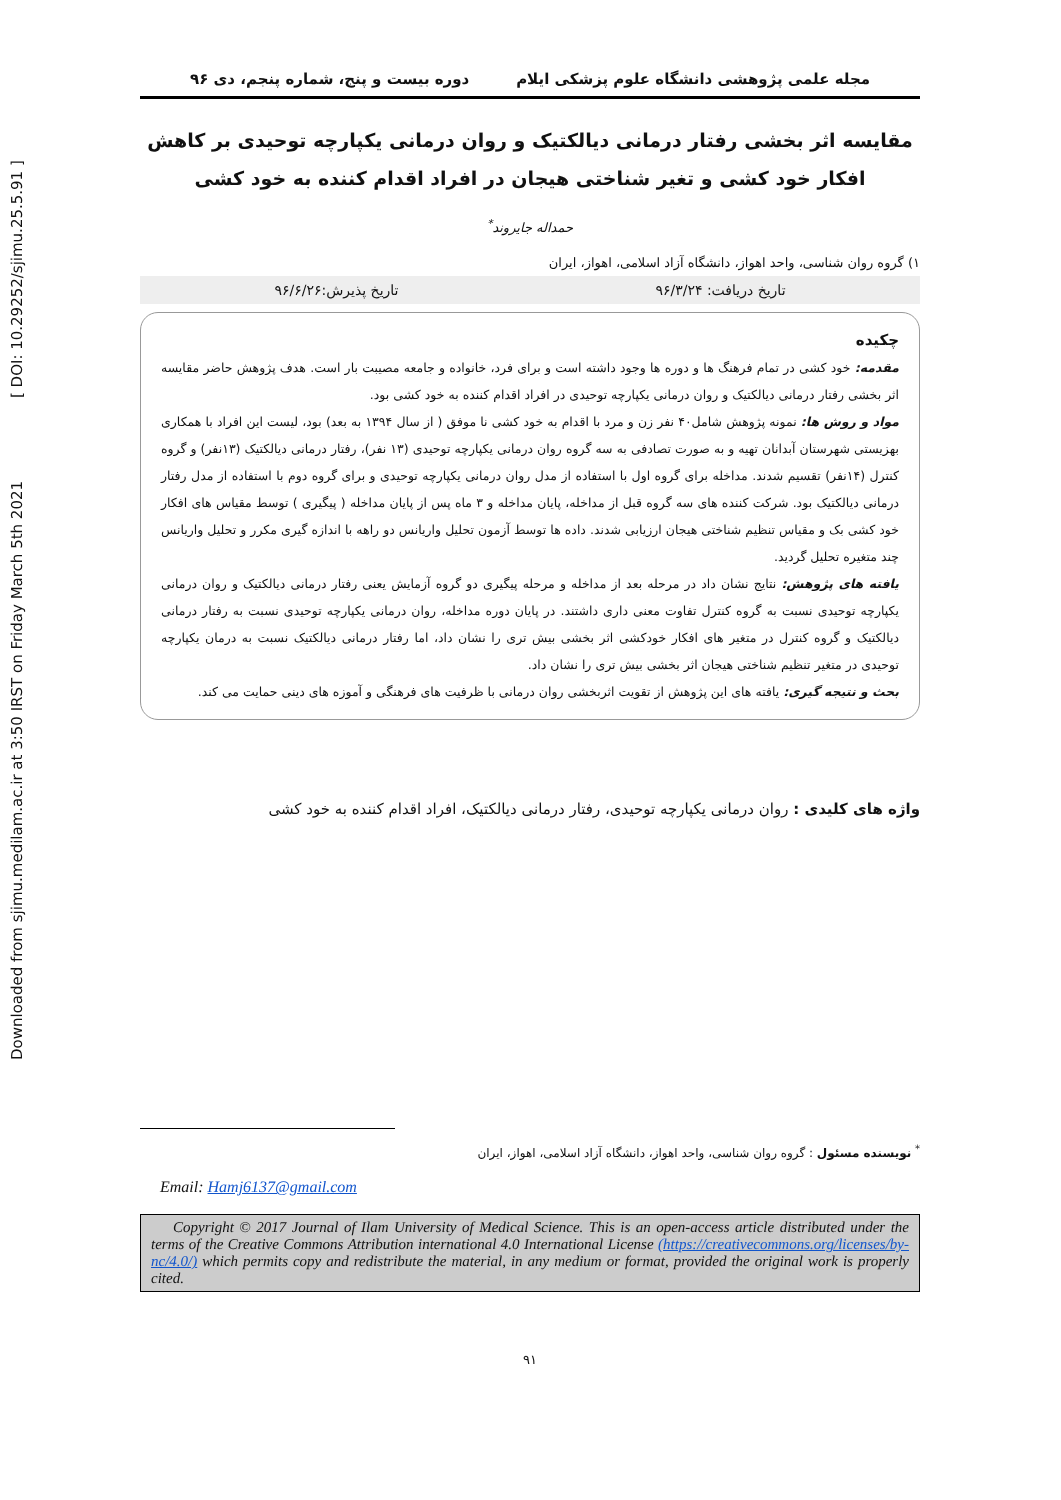Downloaded from sjimu.medilam.ac.ir at 3:50 IRST on Friday March 5th 2021 [ DOI: 10.29252/sjimu.25.5.91 ]
مجله علمی پژوهشی دانشگاه علوم پزشکی ایلام دوره بیست و پنج، شماره پنجم، دی ۹۶
مقایسه اثر بخشی رفتار درمانی دیالکتیک و روان درمانی یکپارچه توحیدی بر کاهش افکار خود کشی و تغیر شناختی هیجان در افراد اقدام کننده به خود کشی
حمداله جایروند<sup>*</sup>
۱) گروه روان شناسی، واحد اهواز، دانشگاه آزاد اسلامی، اهواز، ایران
تاریخ دریافت: ۹۶/۳/۲۴ تاریخ پذیرش:۹۶/۶/۲۶
چکیده
مقدمه: خود کشی در تمام فرهنگ ها و دوره ها وجود داشته است و برای فرد، خانواده و جامعه مصیبت بار است. هدف پژوهش حاضر مقایسه اثر بخشی رفتار درمانی دیالکتیک و روان درمانی یکپارچه توحیدی در افراد اقدام کننده به خود کشی بود.
مواد و روش ها: نمونه پژوهش شامل۴۰ نفر زن و مرد با اقدام به خود کشی نا موفق ( از سال ۱۳۹۴ به بعد) بود، لیست این افراد با همکاری بهزیستی شهرستان آبدانان تهیه و به صورت تصادفی به سه گروه روان درمانی یکپارچه توحیدی (۱۳ نفر)، رفتار درمانی دیالکتیک (۱۳نفر) و گروه کنترل (۱۴نفر) تقسیم شدند. مداخله برای گروه اول با استفاده از مدل روان درمانی یکپارچه توحیدی و برای گروه دوم با استفاده از مدل رفتار درمانی دیالکتیک بود. شرکت کننده های سه گروه قبل از مداخله، پایان مداخله و ۳ ماه پس از پایان مداخله ( پیگیری ) توسط مقیاس های افکار خود کشی بک و مقیاس تنظیم شناختی هیجان ارزیابی شدند. داده ها توسط آزمون تحلیل واریانس دو راهه با اندازه گیری مکرر و تحلیل واریانس چند متغیره تحلیل گردید.
یافته های پژوهش: نتایج نشان داد در مرحله بعد از مداخله و مرحله پیگیری دو گروه آزمایش یعنی رفتار درمانی دیالکتیک و روان درمانی یکپارچه توحیدی نسبت به گروه کنترل تفاوت معنی داری داشتند. در پایان دوره مداخله، روان درمانی یکپارچه توحیدی نسبت به رفتار درمانی دیالکتیک و گروه کنترل در متغیر های افکار خودکشی اثر بخشی بیش تری را نشان داد، اما رفتار درمانی دیالکتیک نسبت به درمان یکپارچه توحیدی در متغیر تنظیم شناختی هیجان اثر بخشی بیش تری را نشان داد.
بحث و نتیجه گیری: یافته های این پژوهش از تقویت اثربخشی روان درمانی با ظرفیت های فرهنگی و آموزه های دینی حمایت می کند.
واژه های کلیدی : روان درمانی یکپارچه توحیدی، رفتار درمانی دیالکتیک، افراد اقدام کننده به خود کشی
<sup>*</sup> نویسنده مسئول : گروه روان شناسی، واحد اهواز، دانشگاه آزاد اسلامی، اهواز، ایران
Email: Hamj6137@gmail.com
Copyright © 2017 Journal of Ilam University of Medical Science. This is an open-access article distributed under the terms of the Creative Commons Attribution international 4.0 International License (https://creativecommons.org/licenses/by-nc/4.0/) which permits copy and redistribute the material, in any medium or format, provided the original work is properly cited.
۹۱